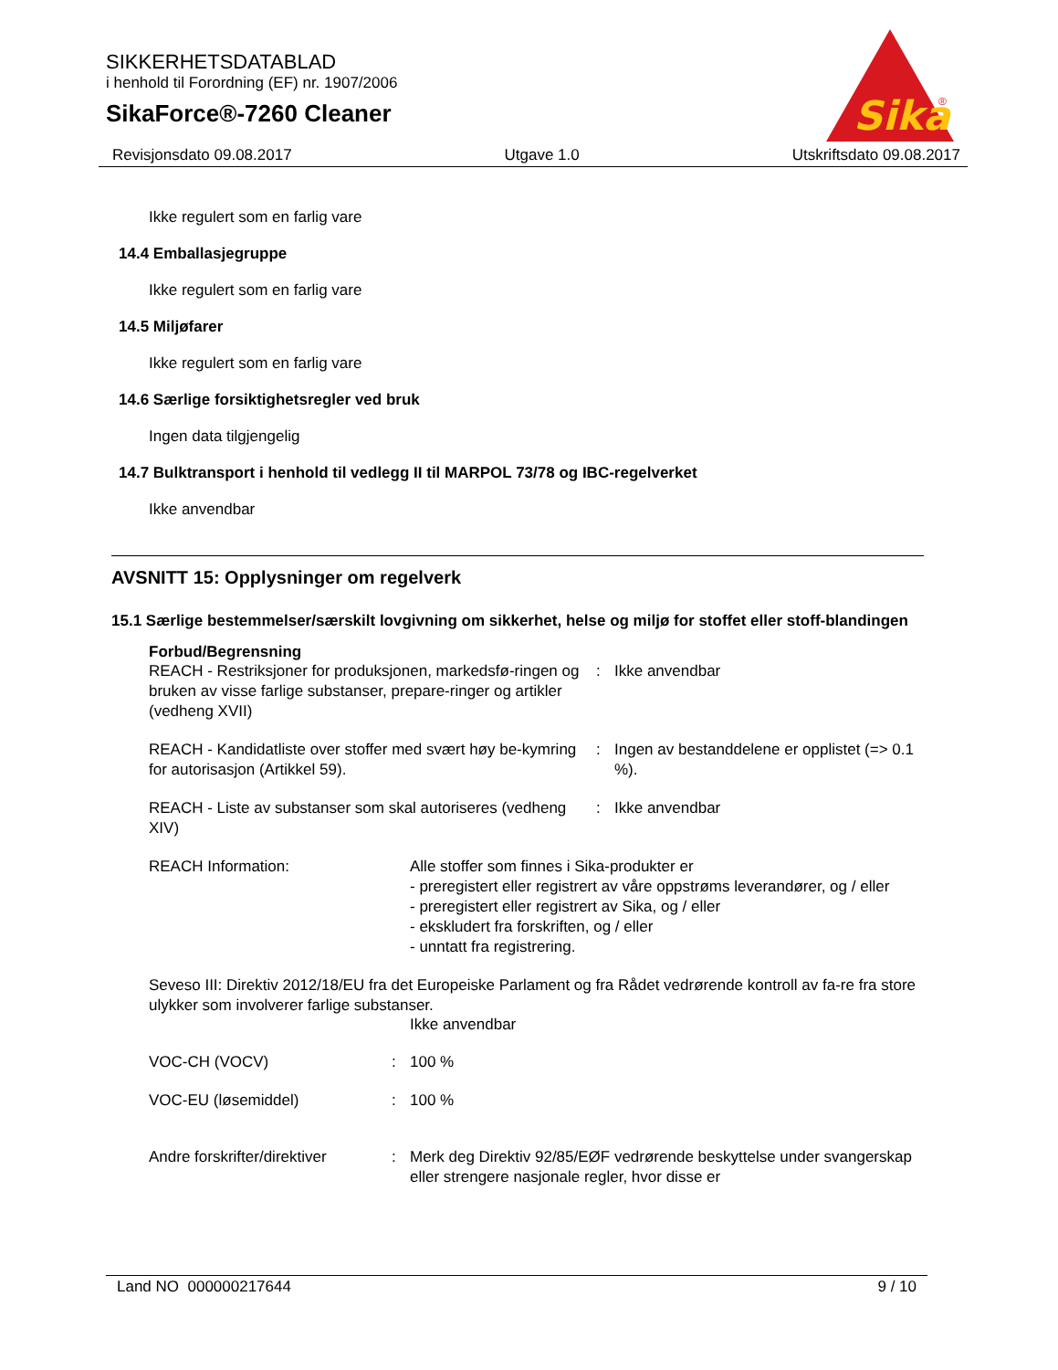SIKKERHETSDATABLAD
i henhold til Forordning (EF) nr. 1907/2006
SikaForce®-7260 Cleaner
Sika
®
Revisjonsdato 09.08.2017 Utgave 1.0 Utskriftsdato 09.08.2017
Ikke regulert som en farlig vare
14.4 Emballasjegruppe
Ikke regulert som en farlig vare
14.5 Miljøfarer
Ikke regulert som en farlig vare
14.6 Særlige forsiktighetsregler ved bruk
Ingen data tilgjengelig
14.7 Bulktransport i henhold til vedlegg II til MARPOL 73/78 og IBC-regelverket
Ikke anvendbar
AVSNITT 15: Opplysninger om regelverk
15.1 Særlige bestemmelser/særskilt lovgivning om sikkerhet, helse og miljø for stoffet eller stoff-blandingen
Forbud/Begrensning
REACH - Restriksjoner for produksjonen, markedsfø-ringen og bruken av visse farlige substanser, prepare-ringer og artikler (vedheng XVII)
: Ikke anvendbar
REACH - Kandidatliste over stoffer med svært høy be-kymring for autorisasjon (Artikkel 59).
: Ingen av bestanddelene er opplistet (=> 0.1 %).
REACH - Liste av substanser som skal autoriseres (vedheng XIV)
: Ikke anvendbar
REACH Information: Alle stoffer som finnes i Sika-produkter er
- preregistert eller registrert av våre oppstrøms leverandører, og / eller
- preregistert eller registrert av Sika, og / eller
- ekskludert fra forskriften, og / eller
- unntatt fra registrering.
Seveso III: Direktiv 2012/18/EU fra det Europeiske Parlament og fra Rådet vedrørende kontroll av fa-re fra store ulykker som involverer farlige substanser.
Ikke anvendbar
VOC-CH (VOCV) : 100 %
VOC-EU (løsemiddel) : 100 %
Andre forskrifter/direktiver
: Merk deg Direktiv 92/85/EØF vedrørende beskyttelse under svangerskap eller strengere nasjonale regler, hvor disse er
Land NO 000000217644 9 / 10